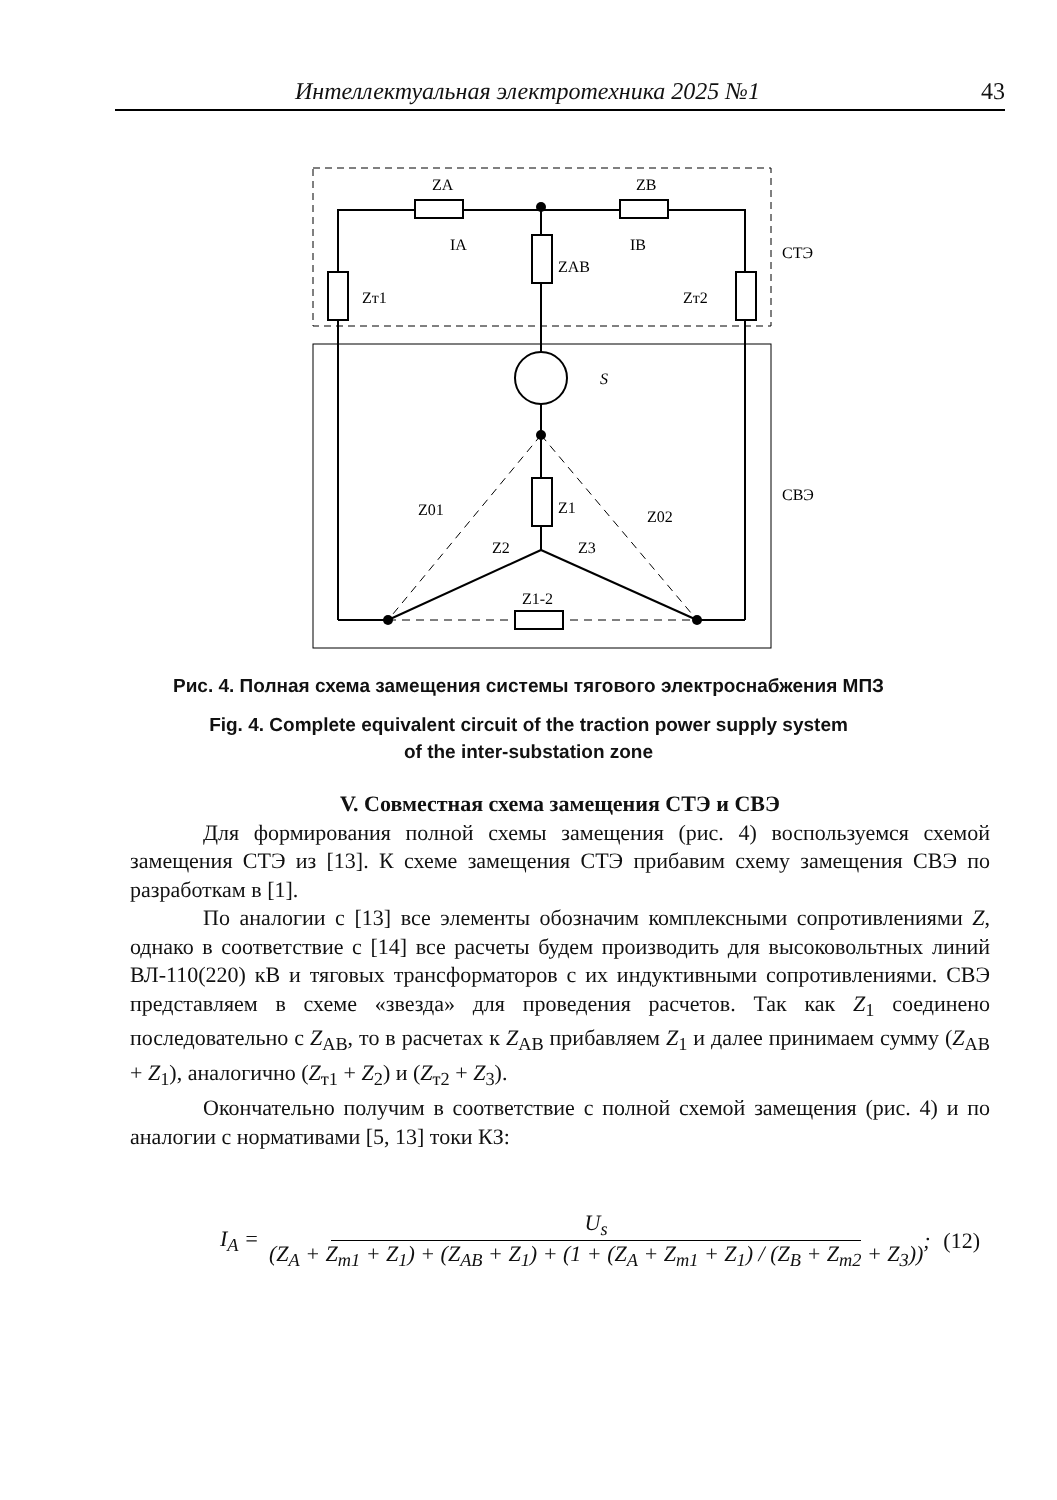Интеллектуальная электротехника 2025 №1 43
ZA
ZB
IA
IB
ZAB
Zт1
Zт2
S
СТЭ
СВЭ
Z01
Z02
Z1
Z2
Z3
Z1-2
Рис. 4. Полная схема замещения системы тягового электроснабжения МПЗ
Fig. 4. Complete equivalent circuit of the traction power supply system
of the inter-substation zone
V. Совместная схема замещения СТЭ и СВЭ
Для формирования полной схемы замещения (рис. 4) воспользуемся схемой замещения СТЭ из [13]. К схеме замещения СТЭ прибавим схему замещения СВЭ по разработкам в [1].
По аналогии с [13] все элементы обозначим комплексными сопротивлениями Z, однако в соответствие с [14] все расчеты будем производить для высоковольтных линий ВЛ-110(220) кВ и тяговых трансформаторов с их индуктивными сопротивлениями. СВЭ представляем в схеме «звезда» для проведения расчетов. Так как Z<sub>1</sub> соединено последовательно с Z<sub>AB</sub>, то в расчетах к Z<sub>AB</sub> прибавляем Z<sub>1</sub> и далее принимаем сумму (Z<sub>AB</sub> + Z<sub>1</sub>), аналогично (Z<sub>т1</sub> + Z<sub>2</sub>) и (Z<sub>т2</sub> + Z<sub>3</sub>).
Окончательно получим в соответствие с полной схемой замещения (рис. 4) и по аналогии с нормативами [5, 13] токи КЗ:
I<sub>A</sub> = U<sub>s</sub> (Z<sub>A</sub> + Z<sub>т1</sub> + Z<sub>1</sub>) + (Z<sub>AB</sub> + Z<sub>1</sub>) + (1 + (Z<sub>A</sub> + Z<sub>т1</sub> + Z<sub>1</sub>) / (Z<sub>B</sub> + Z<sub>т2</sub> + Z<sub>3</sub>)); (12)